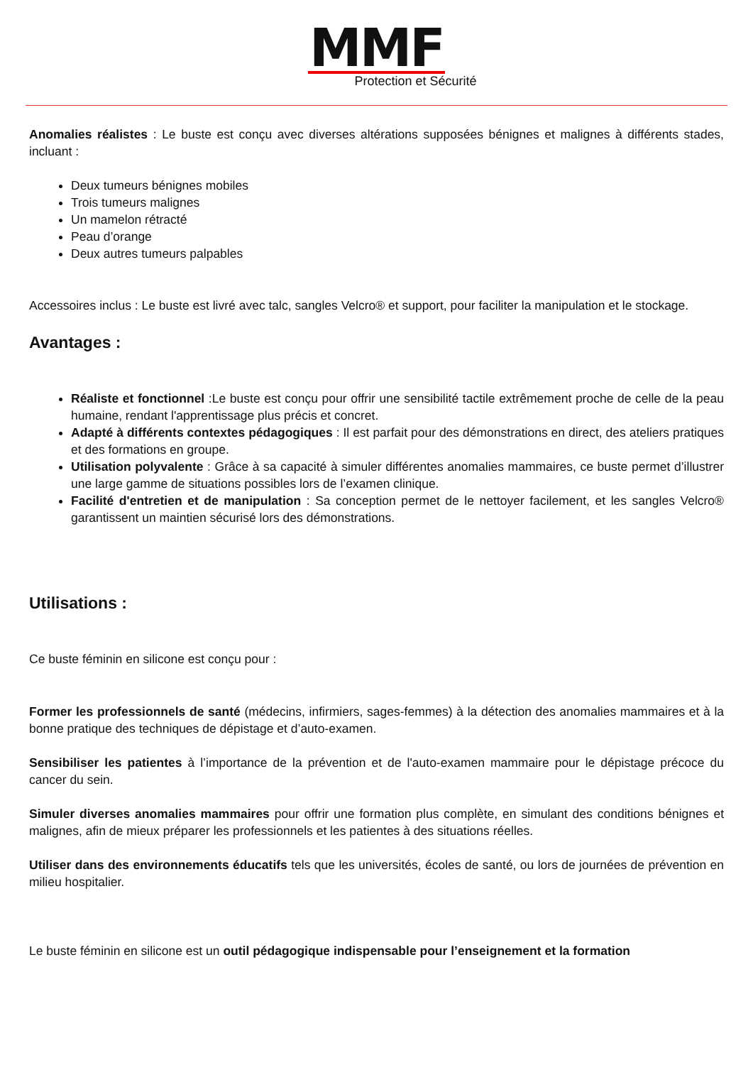MMF
Protection et Sécurité
Anomalies réalistes : Le buste est conçu avec diverses altérations supposées bénignes et malignes à différents stades, incluant :
Deux tumeurs bénignes mobiles
Trois tumeurs malignes
Un mamelon rétracté
Peau d’orange
Deux autres tumeurs palpables
Accessoires inclus : Le buste est livré avec talc, sangles Velcro® et support, pour faciliter la manipulation et le stockage.
Avantages :
Réaliste et fonctionnel :Le buste est conçu pour offrir une sensibilité tactile extrêmement proche de celle de la peau humaine, rendant l'apprentissage plus précis et concret.
Adapté à différents contextes pédagogiques : Il est parfait pour des démonstrations en direct, des ateliers pratiques et des formations en groupe.
Utilisation polyvalente : Grâce à sa capacité à simuler différentes anomalies mammaires, ce buste permet d’illustrer une large gamme de situations possibles lors de l’examen clinique.
Facilité d'entretien et de manipulation : Sa conception permet de le nettoyer facilement, et les sangles Velcro® garantissent un maintien sécurisé lors des démonstrations.
Utilisations :
Ce buste féminin en silicone est conçu pour :
Former les professionnels de santé (médecins, infirmiers, sages-femmes) à la détection des anomalies mammaires et à la bonne pratique des techniques de dépistage et d’auto-examen.
Sensibiliser les patientes à l’importance de la prévention et de l'auto-examen mammaire pour le dépistage précoce du cancer du sein.
Simuler diverses anomalies mammaires pour offrir une formation plus complète, en simulant des conditions bénignes et malignes, afin de mieux préparer les professionnels et les patientes à des situations réelles.
Utiliser dans des environnements éducatifs tels que les universités, écoles de santé, ou lors de journées de prévention en milieu hospitalier.
Le buste féminin en silicone est un outil pédagogique indispensable pour l’enseignement et la formation